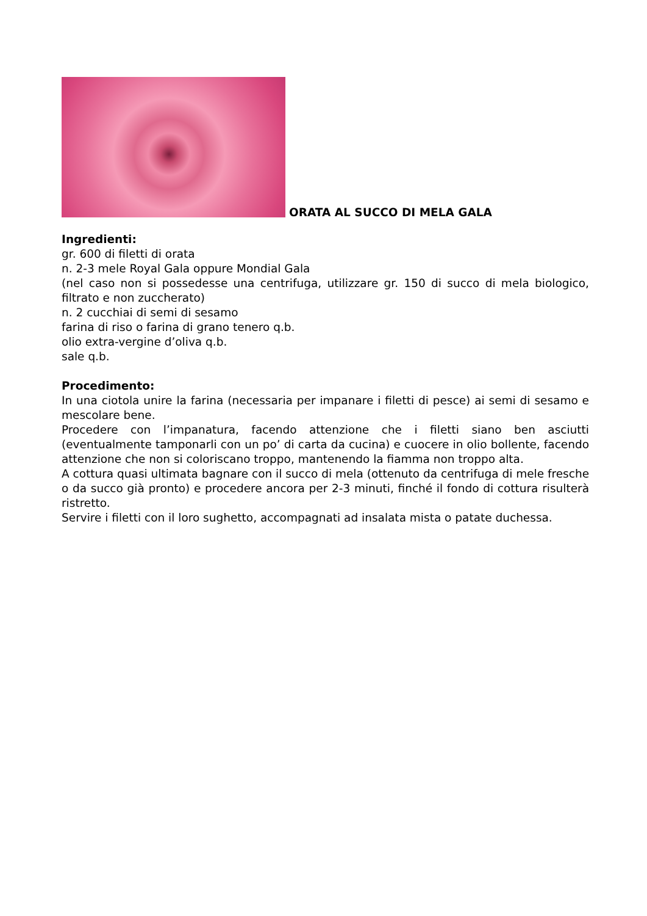ORATA AL SUCCO DI MELA GALA
Ingredienti:
gr. 600 di filetti di orata
n. 2-3 mele Royal Gala oppure Mondial Gala
(nel caso non si possedesse una centrifuga, utilizzare gr. 150 di succo di mela biologico, filtrato e non zuccherato)
n. 2 cucchiai di semi di sesamo
farina di riso o farina di grano tenero q.b.
olio extra-vergine d’oliva q.b.
sale q.b.
Procedimento:
In una ciotola unire la farina (necessaria per impanare i filetti di pesce) ai semi di sesamo e mescolare bene.
Procedere con l’impanatura, facendo attenzione che i filetti siano ben asciutti (eventualmente tamponarli con un po’ di carta da cucina) e cuocere in olio bollente, facendo attenzione che non si coloriscano troppo, mantenendo la fiamma non troppo alta.
A cottura quasi ultimata bagnare con il succo di mela (ottenuto da centrifuga di mele fresche o da succo già pronto) e procedere ancora per 2-3 minuti, finché il fondo di cottura risulterà ristretto.
Servire i filetti con il loro sughetto, accompagnati ad insalata mista o patate duchessa.